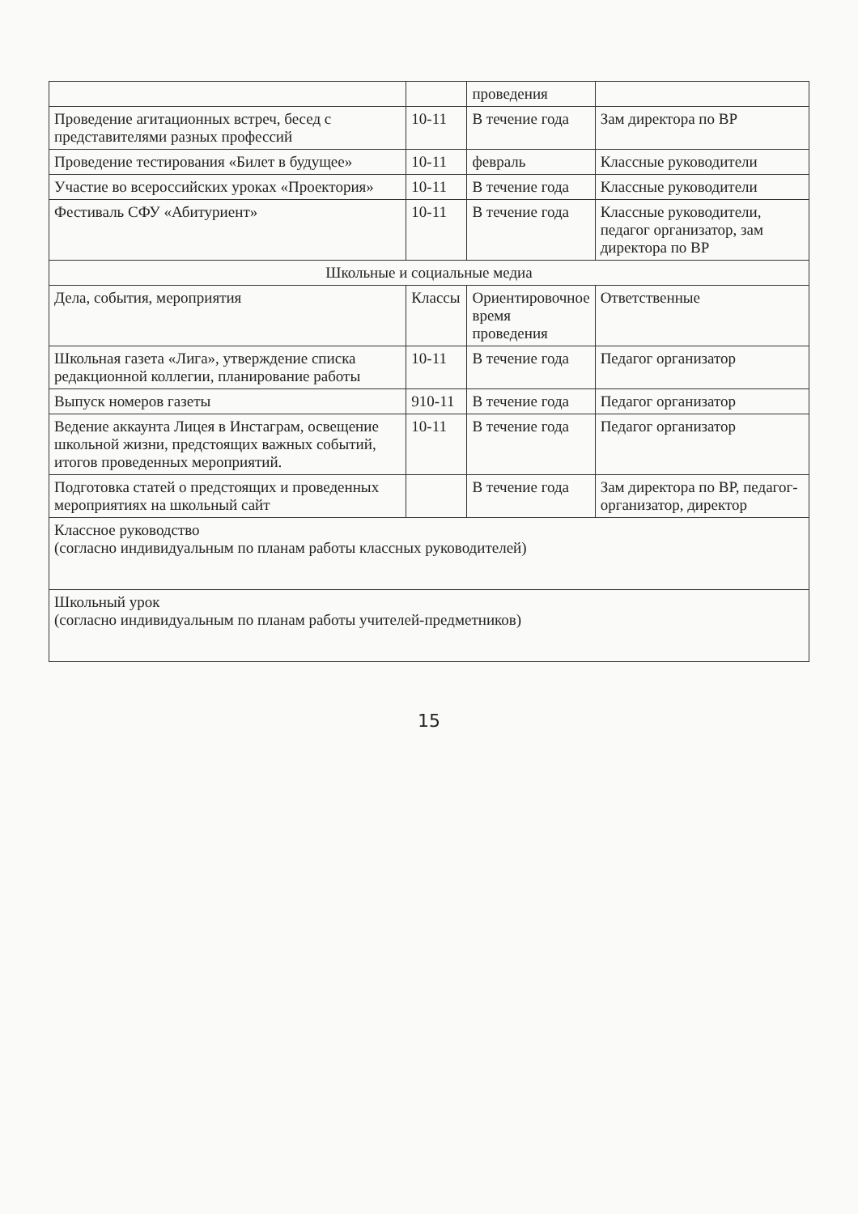| | | проведения | |
| Проведение агитационных встреч, бесед с представителями разных профессий | 10-11 | В течение года | Зам директора по ВР |
| Проведение тестирования «Билет в будущее» | 10-11 | февраль | Классные руководители |
| Участие во всероссийских уроках «Проектория» | 10-11 | В течение года | Классные руководители |
| Фестиваль СФУ «Абитуриент» | 10-11 | В течение года | Классные руководители, педагог организатор, зам директора по ВР |
| Школьные и социальные медиа | | | |
| Дела, события, мероприятия | Классы | Ориентировочное время проведения | Ответственные |
| Школьная газета «Лига», утверждение списка редакционной коллегии, планирование работы | 10-11 | В течение года | Педагог организатор |
| Выпуск номеров газеты | 910-11 | В течение года | Педагог организатор |
| Ведение аккаунта Лицея в Инстаграм, освещение школьной жизни, предстоящих важных событий, итогов проведенных мероприятий. | 10-11 | В течение года | Педагог организатор |
| Подготовка статей о предстоящих и проведенных мероприятиях на школьный сайт | | В течение года | Зам директора по ВР, педагог-организатор, директор |
| Классное руководство (согласно индивидуальным по планам работы классных руководителей) | | | |
| Школьный урок (согласно индивидуальным по планам работы учителей-предметников) | | | |
15